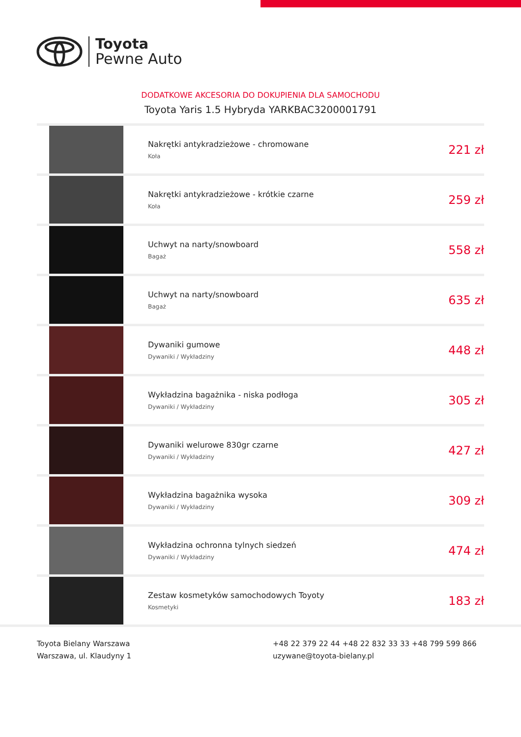Toyota
Pewne Auto
DODATKOWE AKCESORIA DO DOKUPIENIA DLA SAMOCHODU
Toyota Yaris 1.5 Hybryda YARKBAC3200001791
| | Nakrętki antykradzieżowe - chromowane Koła | 221 zł |
| | Nakrętki antykradzieżowe - krótkie czarne Koła | 259 zł |
| | Uchwyt na narty/snowboard Bagaż | 558 zł |
| | Uchwyt na narty/snowboard Bagaż | 635 zł |
| | Dywaniki gumowe Dywaniki / Wykładziny | 448 zł |
| | Wykładzina bagażnika - niska podłoga Dywaniki / Wykładziny | 305 zł |
| | Dywaniki welurowe 830gr czarne Dywaniki / Wykładziny | 427 zł |
| | Wykładzina bagażnika wysoka Dywaniki / Wykładziny | 309 zł |
| | Wykładzina ochronna tylnych siedzeń Dywaniki / Wykładziny | 474 zł |
| | Zestaw kosmetyków samochodowych Toyoty Kosmetyki | 183 zł |
Toyota Bielany Warszawa
Warszawa, ul. Klaudyny 1
+48 22 379 22 44 +48 22 832 33 33 +48 799 599 866
uzywane@toyota-bielany.pl